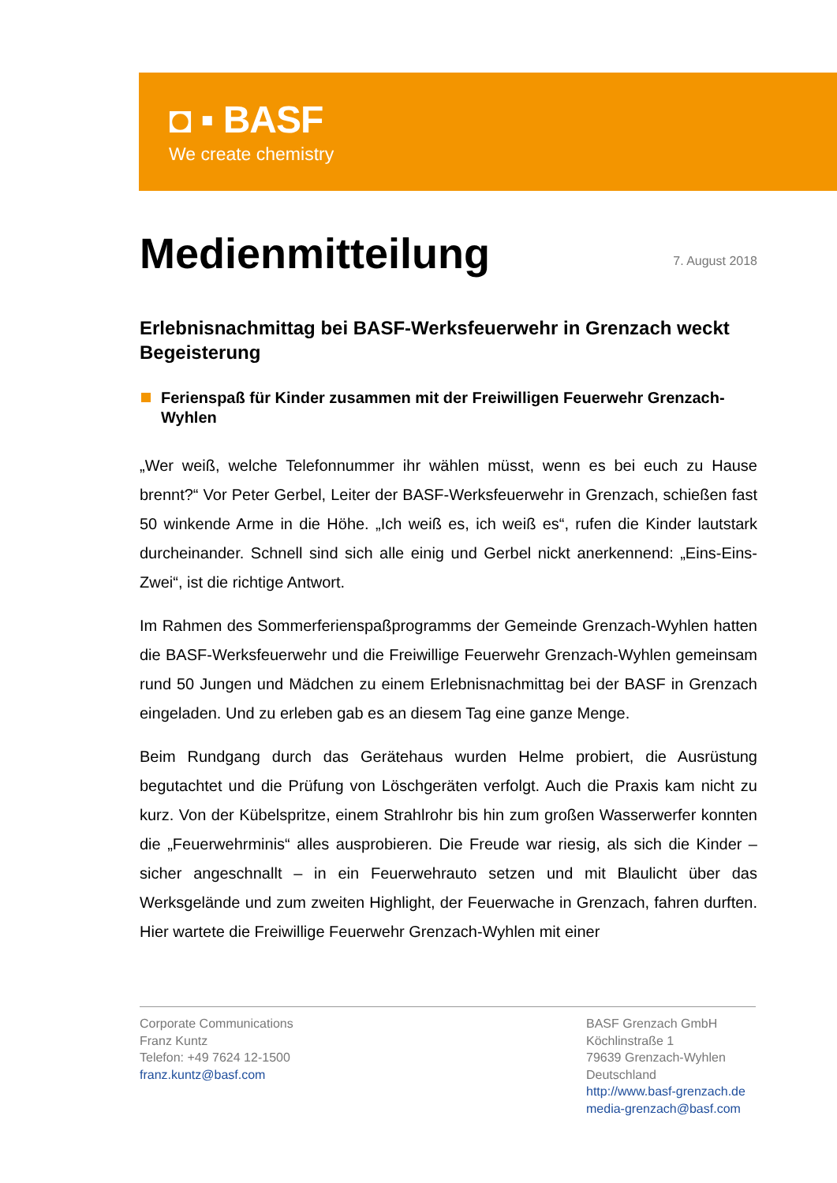◘ ▪ BASF
We create chemistry
Medienmitteilung
7. August 2018
Erlebnisnachmittag bei BASF-Werksfeuerwehr in Grenzach weckt Begeisterung
Ferienspaß für Kinder zusammen mit der Freiwilligen Feuerwehr Grenzach-Wyhlen
„Wer weiß, welche Telefonnummer ihr wählen müsst, wenn es bei euch zu Hause brennt?“ Vor Peter Gerbel, Leiter der BASF-Werksfeuerwehr in Grenzach, schießen fast 50 winkende Arme in die Höhe. „Ich weiß es, ich weiß es“, rufen die Kinder lautstark durcheinander. Schnell sind sich alle einig und Gerbel nickt anerkennend: „Eins-Eins-Zwei“, ist die richtige Antwort.
Im Rahmen des Sommerferienspaßprogramms der Gemeinde Grenzach-Wyhlen hatten die BASF-Werksfeuerwehr und die Freiwillige Feuerwehr Grenzach-Wyhlen gemeinsam rund 50 Jungen und Mädchen zu einem Erlebnisnachmittag bei der BASF in Grenzach eingeladen. Und zu erleben gab es an diesem Tag eine ganze Menge.
Beim Rundgang durch das Gerätehaus wurden Helme probiert, die Ausrüstung begutachtet und die Prüfung von Löschgeräten verfolgt. Auch die Praxis kam nicht zu kurz. Von der Kübelspritze, einem Strahlrohr bis hin zum großen Wasserwerfer konnten die „Feuerwehrminis“ alles ausprobieren. Die Freude war riesig, als sich die Kinder – sicher angeschnallt – in ein Feuerwehrauto setzen und mit Blaulicht über das Werksgelände und zum zweiten Highlight, der Feuerwache in Grenzach, fahren durften. Hier wartete die Freiwillige Feuerwehr Grenzach-Wyhlen mit einer
Corporate Communications
Franz Kuntz
Telefon: +49 7624 12-1500
franz.kuntz@basf.com
BASF Grenzach GmbH
Köchlinstraße 1
79639 Grenzach-Wyhlen
Deutschland
http://www.basf-grenzach.de
media-grenzach@basf.com